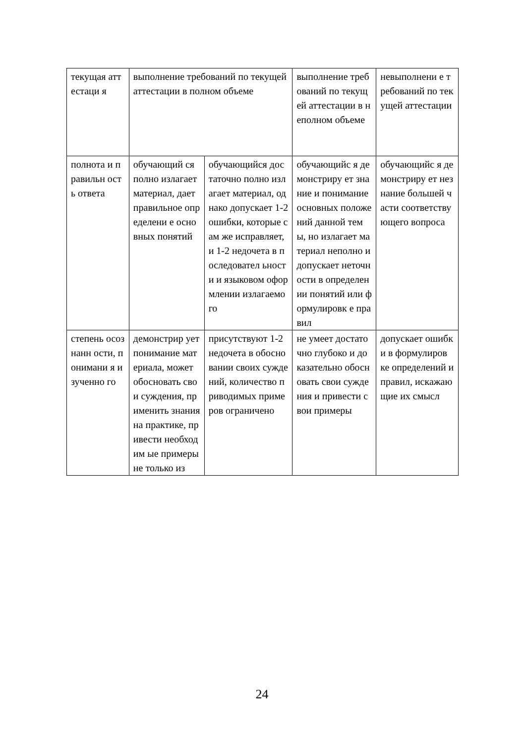| текущая аттестаци я | выполнение требований по текущей аттестации в полном объеме | | выполнение требований по текущей аттестации в неполном объеме | невыполнени е требований по текущей аттестации |
| полнота и правильн ость ответа | обучающий ся полно излагает материал, дает правильное определени е основных понятий | обучающийся достаточно полно излагает материал, однако допускает 1-2 ошибки, которые сам же исправляет, и 1-2 недочета в последовател ьности и языковом оформлении излагаемого | обучающийс я демонстриру ет знание и понимание основных положений данной темы, но излагает материал неполно и допускает неточности в определении понятий или формулировк е правил | обучающийс я демонстриру ет незнание большей части соответству ющего вопроса |
| степень осознанн ости, понимани я изученно го | демонстрир ует понимание материала, может обосновать свои суждения, применить знания на практике, привести необходим ые примеры не только из | присутствуют 1-2 недочета в обосновании своих суждений, количество приводимых примеров ограничено | не умеет достаточно глубоко и доказательно обосновать свои суждения и привести свои примеры | допускает ошибки в формулиров ке определений и правил, искажающие их смысл |
24